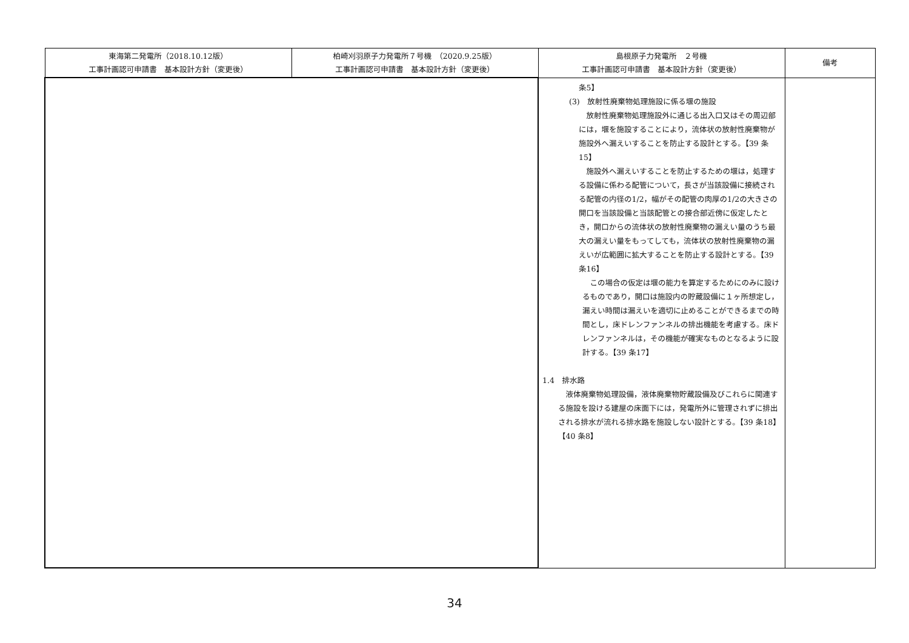| 東海第二発電所（2018.10.12版） 工事計画認可申請書 基本設計方針（変更後） | 柏崎刈羽原子力発電所７号機 （2020.9.25版） 工事計画認可申請書 基本設計方針（変更後） | 島根原子力発電所 ２号機 工事計画認可申請書 基本設計方針（変更後） | 備考 |
| --- | --- | --- | --- |
| | | 条5】 (3) 放射性廃棄物処理施設に係る堰の施設 放射性廃棄物処理施設外に通じる出入口又はその周辺部には，堰を施設することにより，流体状の放射性廃棄物が施設外へ漏えいすることを防止する設計とする。【39 条15】 施設外へ漏えいすることを防止するための堰は，処理する設備に係わる配管について，長さが当該設備に接続される配管の内径の1/2，幅がその配管の肉厚の1/2の大きさの開口を当該設備と当該配管との接合部近傍に仮定したとき，開口からの流体状の放射性廃棄物の漏えい量のうち最大の漏えい量をもってしても，流体状の放射性廃棄物の漏えいが広範囲に拡大することを防止する設計とする。【39 条16】 この場合の仮定は堰の能力を算定するためにのみに設けるものであり，開口は施設内の貯蔵設備に１ヶ所想定し，漏えい時間は漏えいを適切に止めることができるまでの時間とし，床ドレンファンネルの排出機能を考慮する。床ドレンファンネルは，その機能が確実なものとなるように設計する。【39 条17】 1.4 排水路 液体廃棄物処理設備，液体廃棄物貯蔵設備及びこれらに関連する施設を設ける建屋の床面下には，発電所外に管理されずに排出される排水が流れる排水路を施設しない設計とする。【39 条18】【40 条8】 | |
34